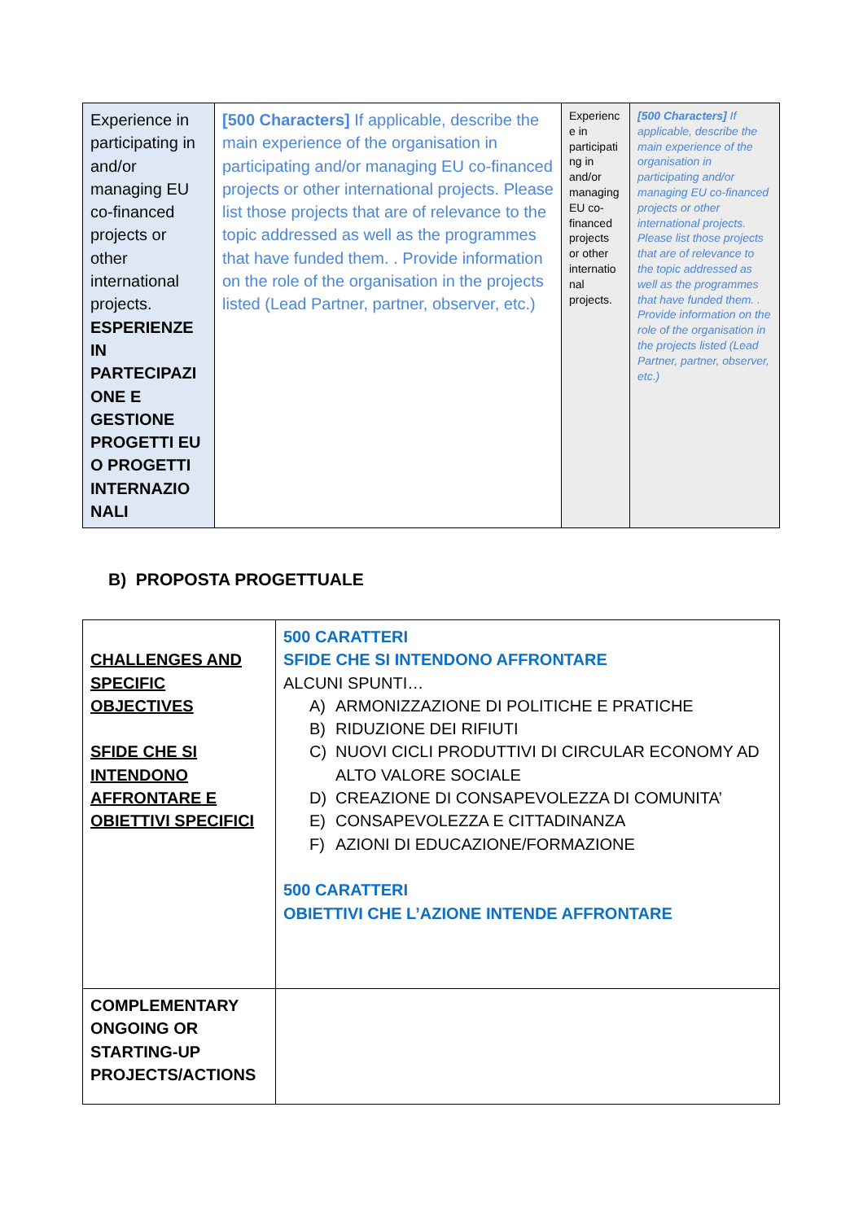| Experience in participating in and/or managing EU co-financed projects or other international projects. ESPERIENZE IN PARTECIPAZI ONE E GESTIONE PROGETTI EU O PROGETTI INTERNAZIO NALI | [500 Characters] If applicable, describe the main experience of the organisation in participating and/or managing EU co-financed projects or other international projects. Please list those projects that are of relevance to the topic addressed as well as the programmes that have funded them. . Provide information on the role of the organisation in the projects listed (Lead Partner, partner, observer, etc.) | Experienc e in participati ng in and/or managing EU co-financed projects or other internatio nal projects. | [500 Characters] If applicable, describe the main experience of the organisation in participating and/or managing EU co-financed projects or other international projects. Please list those projects that are of relevance to the topic addressed as well as the programmes that have funded them. . Provide information on the role of the organisation in the projects listed (Lead Partner, partner, observer, etc.) |
B) PROPOSTA PROGETTUALE
| CHALLENGES AND SPECIFIC OBJECTIVES SFIDE CHE SI INTENDONO AFFRONTARE E OBIETTIVI SPECIFICI | 500 CARATTERI SFIDE CHE SI INTENDONO AFFRONTARE ALCUNI SPUNTI… A) ARMONIZZAZIONE DI POLITICHE E PRATICHE B) RIDUZIONE DEI RIFIUTI C) NUOVI CICLI PRODUTTIVI DI CIRCULAR ECONOMY AD ALTO VALORE SOCIALE D) CREAZIONE DI CONSAPEVOLEZZA DI COMUNITA’ E) CONSAPEVOLEZZA E CITTADINANZA F) AZIONI DI EDUCAZIONE/FORMAZIONE 500 CARATTERI OBIETTIVI CHE L’AZIONE INTENDE AFFRONTARE |
| COMPLEMENTARY ONGOING OR STARTING-UP PROJECTS/ACTIONS | |